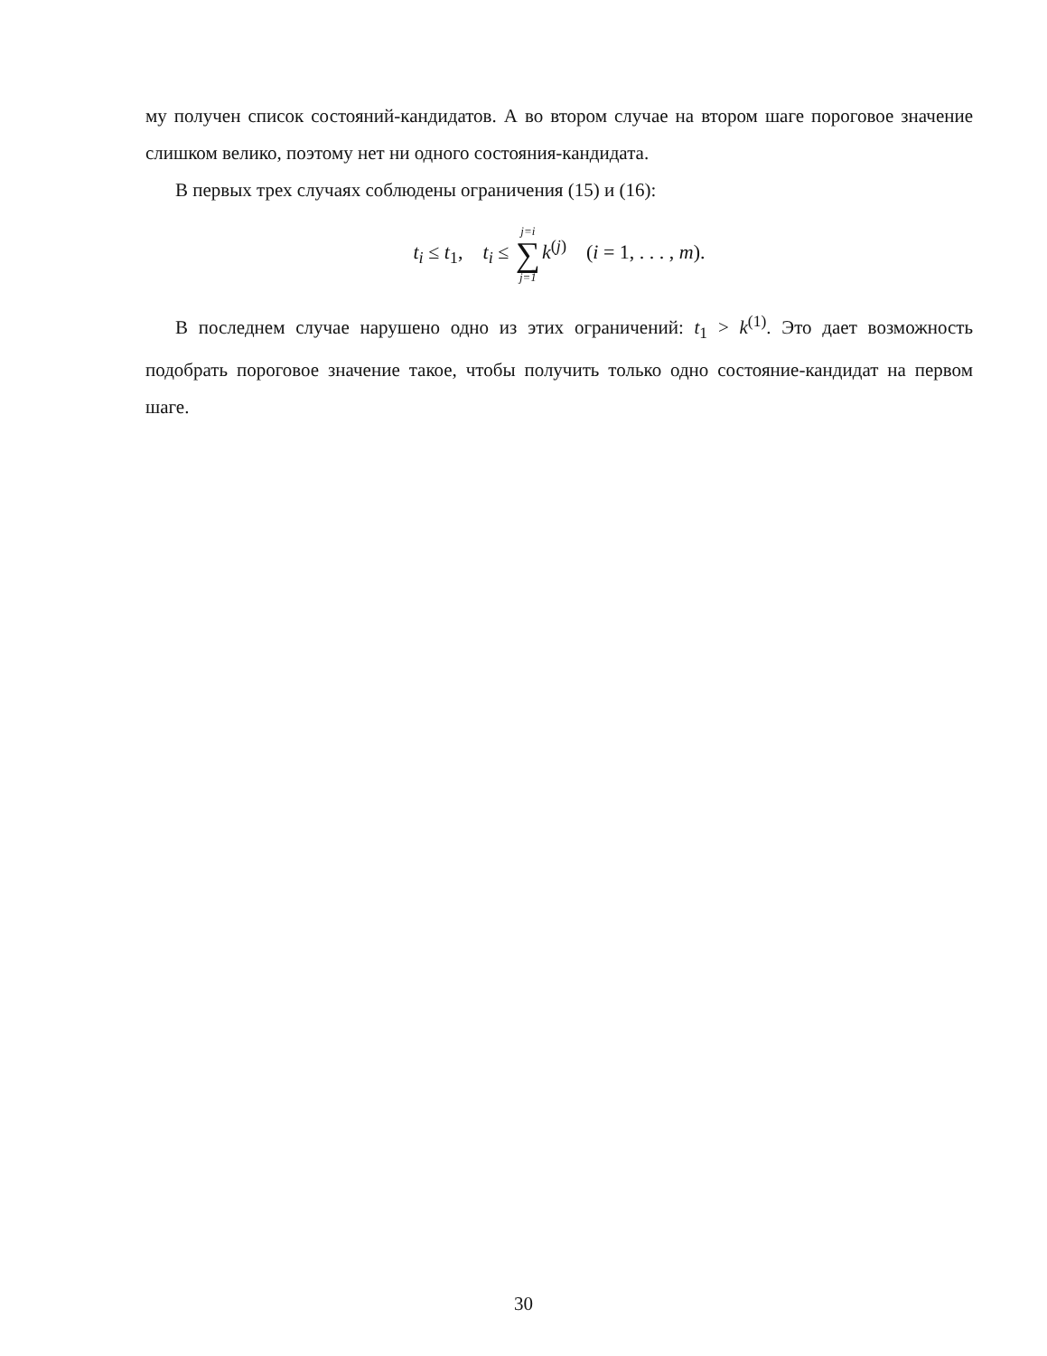му получен список состояний-кандидатов. А во втором случае на втором шаге пороговое значение слишком велико, поэтому нет ни одного состояния-кандидата.
В первых трех случаях соблюдены ограничения (15) и (16):
t<sub>i</sub> ≤ t<sub>1</sub>, t<sub>i</sub> ≤ j=i ∑ j=1 k<sup>(j)</sup> (i = 1, . . . , m).
В последнем случае нарушено одно из этих ограничений: t<sub>1</sub> > k<sup>(1)</sup>. Это дает возможность подобрать пороговое значение такое, чтобы получить только одно состояние-кандидат на первом шаге.
30